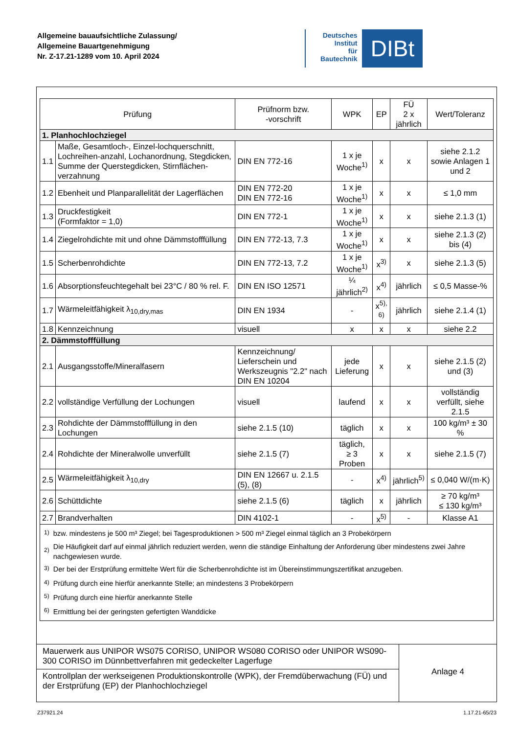Allgemeine bauaufsichtliche Zulassung/
Allgemeine Bauartgenehmigung
Nr. Z-17.21-1289 vom 10. April 2024
Deutsches
Institut
für
Bautechnik
DIBt
| Prüfung | | Prüfnorm bzw. -vorschrift | WPK | EP | FÜ 2 x jährlich | Wert/Toleranz |
| --- | --- | --- | --- | --- | --- | --- |
| 1. Planhochlochziegel | | | | | | |
| 1.1 | Maße, Gesamtloch-, Einzel-lochquerschnitt, Lochreihen-anzahl, Lochanordnung, Stegdicken, Summe der Querstegdicken, Stirnflächen-verzahnung | DIN EN 772-16 | 1 x je Woche<sup>1)</sup> | x | x | siehe 2.1.2 sowie Anlagen 1 und 2 |
| 1.2 | Ebenheit und Planparallelität der Lagerflächen | DIN EN 772-20 DIN EN 772-16 | 1 x je Woche<sup>1)</sup> | x | x | ≤ 1,0 mm |
| 1.3 | Druckfestigkeit (Formfaktor = 1,0) | DIN EN 772-1 | 1 x je Woche<sup>1)</sup> | x | x | siehe 2.1.3 (1) |
| 1.4 | Ziegelrohdichte mit und ohne Dämmstofffüllung | DIN EN 772-13, 7.3 | 1 x je Woche<sup>1)</sup> | x | x | siehe 2.1.3 (2) bis (4) |
| 1.5 | Scherbenrohdichte | DIN EN 772-13, 7.2 | 1 x je Woche<sup>1)</sup> | x<sup>3)</sup> | x | siehe 2.1.3 (5) |
| 1.6 | Absorptionsfeuchtegehalt bei 23°C / 80 % rel. F. | DIN EN ISO 12571 | ¼ jährlich<sup>2)</sup> | x<sup>4)</sup> | jährlich | ≤ 0,5 Masse-% |
| 1.7 | Wärmeleitfähigkeit λ<sub>10,dry,mas</sub> | DIN EN 1934 | - | x<sup>5), 6)</sup> | jährlich | siehe 2.1.4 (1) |
| 1.8 | Kennzeichnung | visuell | x | x | x | siehe 2.2 |
| 2. Dämmstofffüllung | | | | | | |
| 2.1 | Ausgangsstoffe/Mineralfasern | Kennzeichnung/ Lieferschein und Werkszeugnis "2.2" nach DIN EN 10204 | jede Lieferung | x | x | siehe 2.1.5 (2) und (3) |
| 2.2 | vollständige Verfüllung der Lochungen | visuell | laufend | x | x | vollständig verfüllt, siehe 2.1.5 |
| 2.3 | Rohdichte der Dämmstofffüllung in den Lochungen | siehe 2.1.5 (10) | täglich | x | x | 100 kg/m³ ± 30 % |
| 2.4 | Rohdichte der Mineralwolle unverfüllt | siehe 2.1.5 (7) | täglich, ≥ 3 Proben | x | x | siehe 2.1.5 (7) |
| 2.5 | Wärmeleitfähigkeit λ<sub>10,dry</sub> | DIN EN 12667 u. 2.1.5 (5), (8) | - | x<sup>4)</sup> | jährlich<sup>5)</sup> | ≤ 0,040 W/(m·K) |
| 2.6 | Schüttdichte | siehe 2.1.5 (6) | täglich | x | jährlich | ≥ 70 kg/m³ ≤ 130 kg/m³ |
| 2.7 | Brandverhalten | DIN 4102-1 | - | x<sup>5)</sup> | - | Klasse A1 |
| / <sup>1)</sup> / bzw. mindestens je 500 m³ Ziegel; bei Tagesproduktionen > 500 m³ Ziegel einmal täglich an 3 Probekörpern / / <sup>2)</sup> / Die Häufigkeit darf auf einmal jährlich reduziert werden, wenn die ständige Einhaltung der Anforderung über mindestens zwei Jahre nachgewiesen wurde. / / <sup>3)</sup> / Der bei der Erstprüfung ermittelte Wert für die Scherbenrohdichte ist im Übereinstimmungszertifikat anzugeben. / / <sup>4)</sup> / Prüfung durch eine hierfür anerkannte Stelle; an mindestens 3 Probekörpern / / <sup>5)</sup> / Prüfung durch eine hierfür anerkannte Stelle / / <sup>6)</sup> / Ermittlung bei der geringsten gefertigten Wanddicke / | | | | | | |
Mauerwerk aus UNIPOR WS075 CORISO, UNIPOR WS080 CORISO oder UNIPOR WS090-300 CORISO im Dünnbettverfahren mit gedeckelter Lagerfuge
Kontrollplan der werkseigenen Produktionskontrolle (WPK), der Fremdüberwachung (FÜ) und der Erstprüfung (EP) der Planhochlochziegel
Anlage 4
Z37921.24 1.17.21-65/23